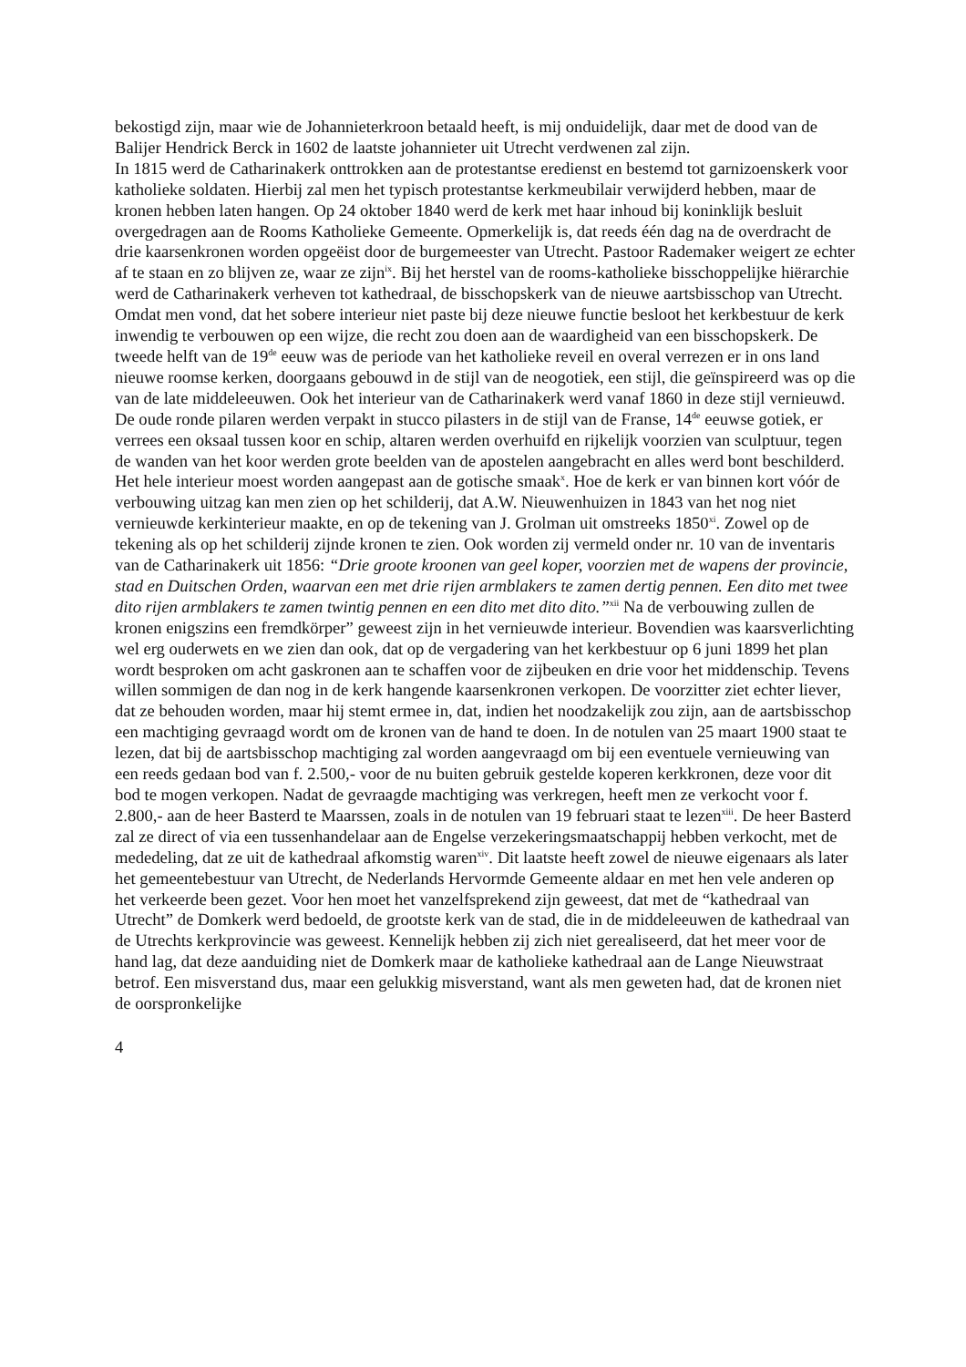bekostigd zijn, maar wie de Johannieterkroon betaald heeft, is mij onduidelijk, daar met de dood van de Balijer Hendrick Berck in 1602 de laatste johannieter uit Utrecht verdwenen zal zijn.
In 1815 werd de Catharinakerk onttrokken aan de protestantse eredienst en bestemd tot garnizoenskerk voor katholieke soldaten. Hierbij zal men het typisch protestantse kerkmeubilair verwijderd hebben, maar de kronen hebben laten hangen. Op 24 oktober 1840 werd de kerk met haar inhoud bij koninklijk besluit overgedragen aan de Rooms Katholieke Gemeente. Opmerkelijk is, dat reeds één dag na de overdracht de drie kaarsenkronen worden opgeëist door de burgemeester van Utrecht. Pastoor Rademaker weigert ze echter af te staan en zo blijven ze, waar ze zijn<sup>ix</sup>. Bij het herstel van de rooms-katholieke bisschoppelijke hiërarchie werd de Catharinakerk verheven tot kathedraal, de bisschopskerk van de nieuwe aartsbisschop van Utrecht. Omdat men vond, dat het sobere interieur niet paste bij deze nieuwe functie besloot het kerkbestuur de kerk inwendig te verbouwen op een wijze, die recht zou doen aan de waardigheid van een bisschopskerk. De tweede helft van de 19<sup>de</sup> eeuw was de periode van het katholieke reveil en overal verrezen er in ons land nieuwe roomse kerken, doorgaans gebouwd in de stijl van de neogotiek, een stijl, die geïnspireerd was op die van de late middeleeuwen. Ook het interieur van de Catharinakerk werd vanaf 1860 in deze stijl vernieuwd. De oude ronde pilaren werden verpakt in stucco pilasters in de stijl van de Franse, 14<sup>de</sup> eeuwse gotiek, er verrees een oksaal tussen koor en schip, altaren werden overhuifd en rijkelijk voorzien van sculptuur, tegen de wanden van het koor werden grote beelden van de apostelen aangebracht en alles werd bont beschilderd. Het hele interieur moest worden aangepast aan de gotische smaak<sup>x</sup>. Hoe de kerk er van binnen kort vóór de verbouwing uitzag kan men zien op het schilderij, dat A.W. Nieuwenhuizen in 1843 van het nog niet vernieuwde kerkinterieur maakte, en op de tekening van J. Grolman uit omstreeks 1850<sup>xi</sup>. Zowel op de tekening als op het schilderij zijnde kronen te zien. Ook worden zij vermeld onder nr. 10 van de inventaris van de Catharinakerk uit 1856: “Drie groote kroonen van geel koper, voorzien met de wapens der provincie, stad en Duitschen Orden, waarvan een met drie rijen armblakers te zamen dertig pennen. Een dito met twee dito rijen armblakers te zamen twintig pennen en een dito met dito dito.”<sup>xii</sup> Na de verbouwing zullen de kronen enigszins een fremdkörper” geweest zijn in het vernieuwde interieur. Bovendien was kaarsverlichting wel erg ouderwets en we zien dan ook, dat op de vergadering van het kerkbestuur op 6 juni 1899 het plan wordt besproken om acht gaskronen aan te schaffen voor de zijbeuken en drie voor het middenschip. Tevens willen sommigen de dan nog in de kerk hangende kaarsenkronen verkopen. De voorzitter ziet echter liever, dat ze behouden worden, maar hij stemt ermee in, dat, indien het noodzakelijk zou zijn, aan de aartsbisschop een machtiging gevraagd wordt om de kronen van de hand te doen. In de notulen van 25 maart 1900 staat te lezen, dat bij de aartsbisschop machtiging zal worden aangevraagd om bij een eventuele vernieuwing van een reeds gedaan bod van f. 2.500,- voor de nu buiten gebruik gestelde koperen kerkkronen, deze voor dit bod te mogen verkopen. Nadat de gevraagde machtiging was verkregen, heeft men ze verkocht voor f. 2.800,- aan de heer Basterd te Maarssen, zoals in de notulen van 19 februari staat te lezen<sup>xiii</sup>. De heer Basterd zal ze direct of via een tussenhandelaar aan de Engelse verzekeringsmaatschappij hebben verkocht, met de mededeling, dat ze uit de kathedraal afkomstig waren<sup>xiv</sup>. Dit laatste heeft zowel de nieuwe eigenaars als later het gemeentebestuur van Utrecht, de Nederlands Hervormde Gemeente aldaar en met hen vele anderen op het verkeerde been gezet. Voor hen moet het vanzelfsprekend zijn geweest, dat met de “kathedraal van Utrecht” de Domkerk werd bedoeld, de grootste kerk van de stad, die in de middeleeuwen de kathedraal van de Utrechts kerkprovincie was geweest. Kennelijk hebben zij zich niet gerealiseerd, dat het meer voor de hand lag, dat deze aanduiding niet de Domkerk maar de katholieke kathedraal aan de Lange Nieuwstraat betrof. Een misverstand dus, maar een gelukkig misverstand, want als men geweten had, dat de kronen niet de oorspronkelijke
4